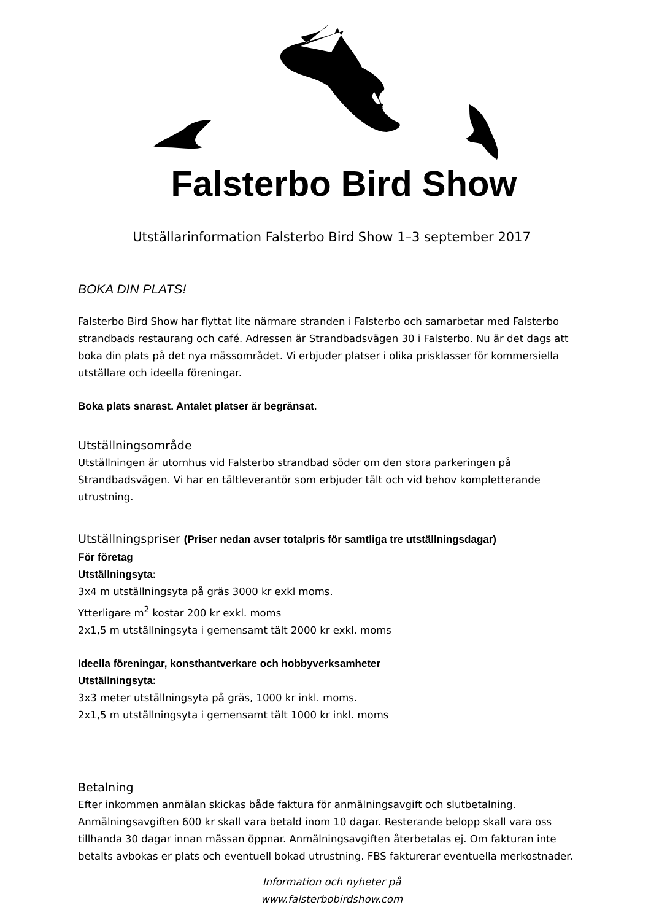Falsterbo Bird Show
Utställarinformation Falsterbo Bird Show 1–3 september 2017
BOKA DIN PLATS!
Falsterbo Bird Show har flyttat lite närmare stranden i Falsterbo och samarbetar med Falsterbo strandbads restaurang och café. Adressen är Strandbadsvägen 30 i Falsterbo. Nu är det dags att boka din plats på det nya mässområdet. Vi erbjuder platser i olika prisklasser för kommersiella utställare och ideella föreningar.
Boka plats snarast. Antalet platser är begränsat.
Utställningsområde
Utställningen är utomhus vid Falsterbo strandbad söder om den stora parkeringen på Strandbadsvägen. Vi har en tältleverantör som erbjuder tält och vid behov kompletterande utrustning.
Utställningspriser (Priser nedan avser totalpris för samtliga tre utställningsdagar)
För företag
Utställningsyta:
3x4 m utställningsyta på gräs 3000 kr exkl moms.
Ytterligare m<sup>2</sup> kostar 200 kr exkl. moms
2x1,5 m utställningsyta i gemensamt tält 2000 kr exkl. moms
Ideella föreningar, konsthantverkare och hobbyverksamheter
Utställningsyta:
3x3 meter utställningsyta på gräs, 1000 kr inkl. moms.
2x1,5 m utställningsyta i gemensamt tält 1000 kr inkl. moms
Betalning
Efter inkommen anmälan skickas både faktura för anmälningsavgift och slutbetalning. Anmälningsavgiften 600 kr skall vara betald inom 10 dagar. Resterande belopp skall vara oss tillhanda 30 dagar innan mässan öppnar. Anmälningsavgiften återbetalas ej. Om fakturan inte betalts avbokas er plats och eventuell bokad utrustning. FBS fakturerar eventuella merkostnader.
Information och nyheter på
www.falsterbobirdshow.com